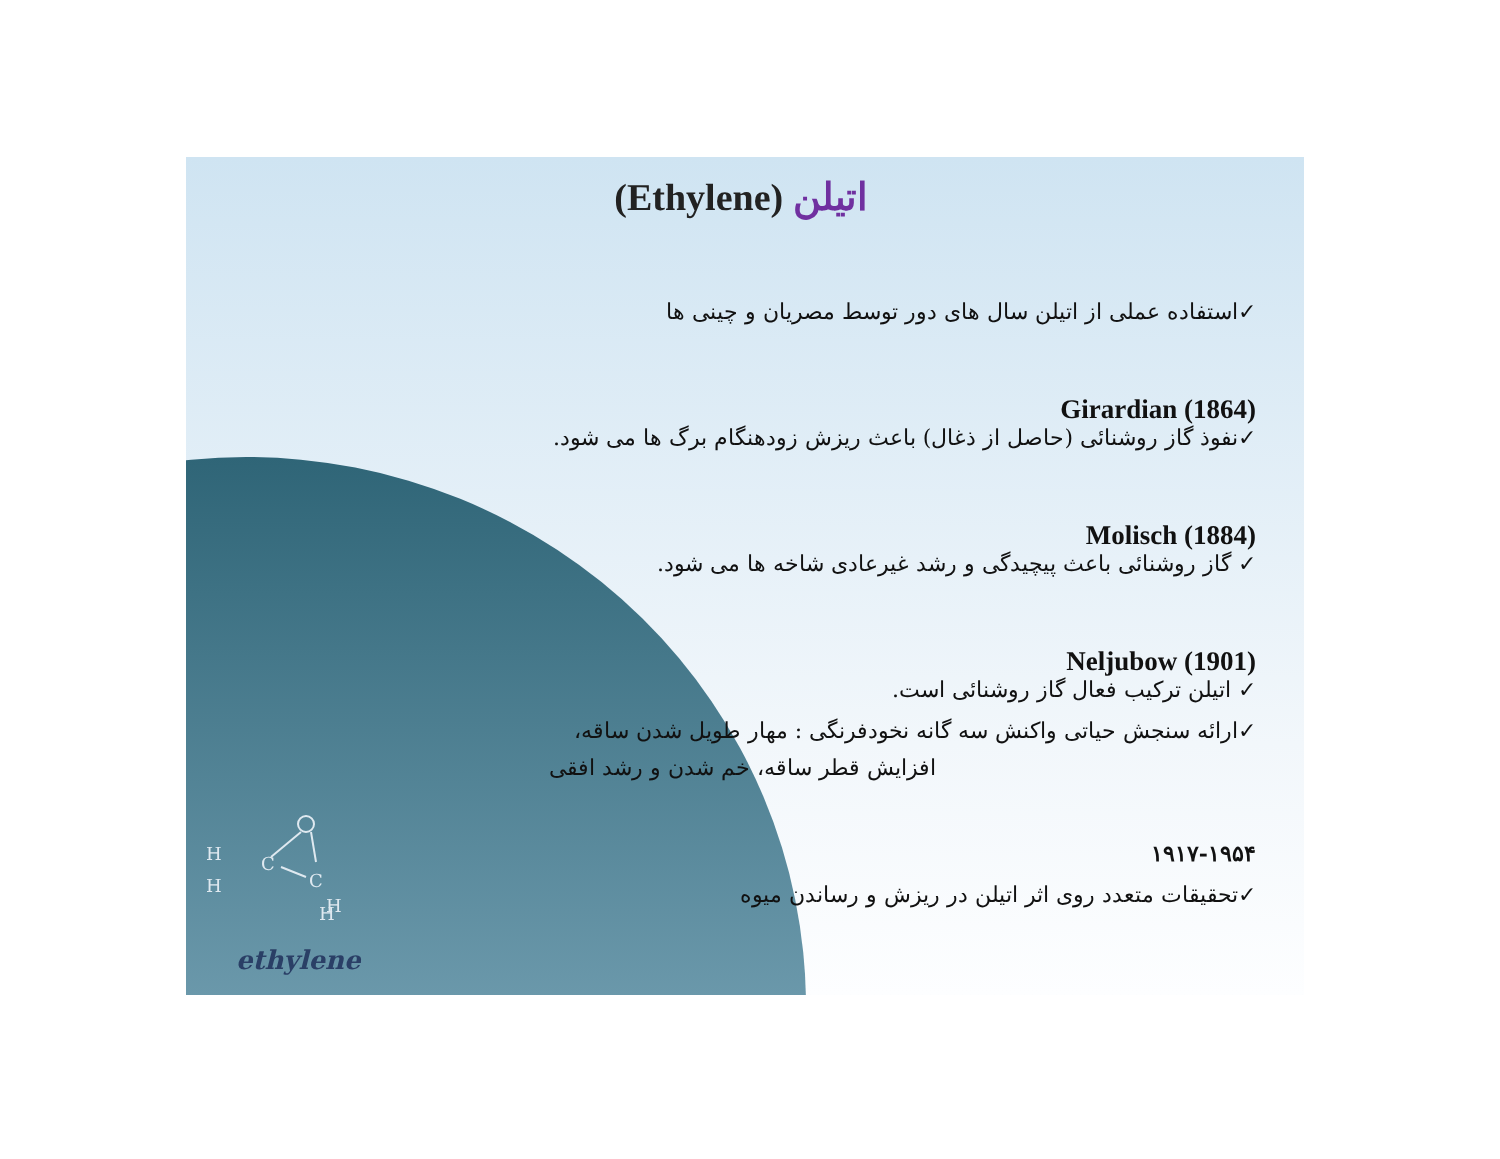اتیلن (Ethylene)
✓استفاده عملی از اتیلن سال های دور توسط مصریان و چینی ها
Girardian (1864)
✓نفوذ گاز روشنائی (حاصل از ذغال) باعث ریزش زودهنگام برگ ها می شود.
Molisch (1884)
✓ گاز روشنائی باعث پیچیدگی و رشد غیرعادی شاخه ها می شود.
Neljubow (1901)
✓ اتیلن ترکیب فعال گاز روشنائی است.
✓ارائه سنجش حیاتی واکنش سه گانه نخودفرنگی : مهار طویل شدن ساقه،
افزایش قطر ساقه، خم شدن و رشد افقی
۱۹۱۷-۱۹۵۴
✓تحقیقات متعدد روی اثر اتیلن در ریزش و رساندن میوه
H
C
C
H
H
H
ethylene